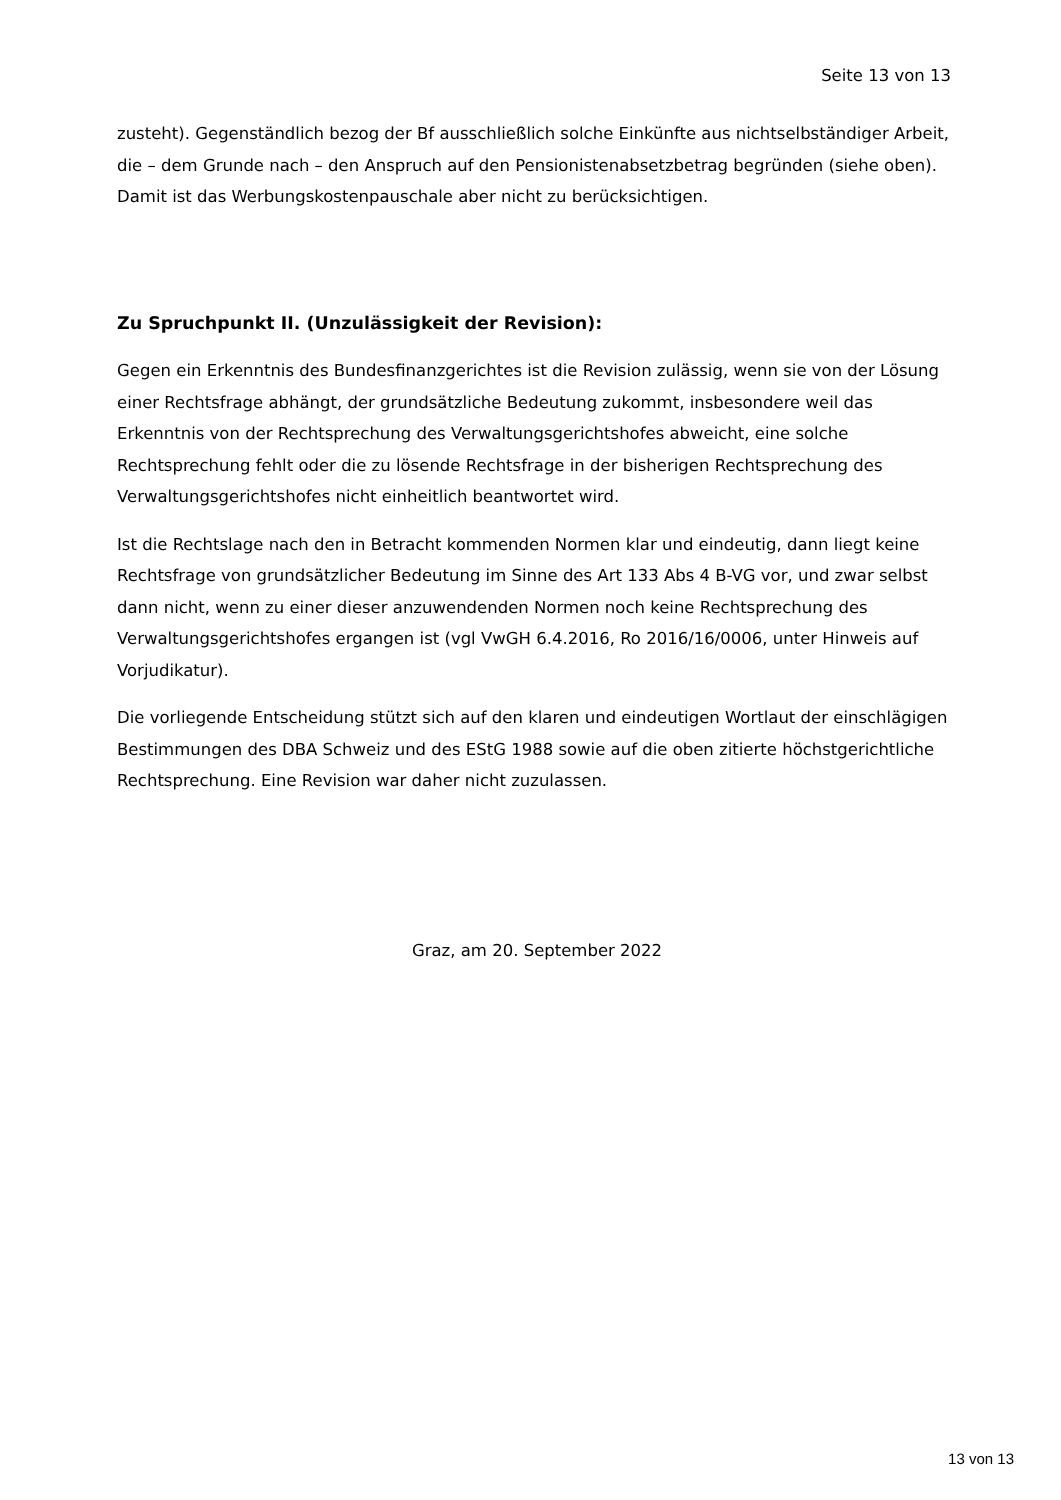Seite 13 von 13
zusteht). Gegenständlich bezog der Bf ausschließlich solche Einkünfte aus nichtselbständiger Arbeit, die – dem Grunde nach – den Anspruch auf den Pensionistenabsetzbetrag begründen (siehe oben). Damit ist das Werbungskostenpauschale aber nicht zu berücksichtigen.
Zu Spruchpunkt II. (Unzulässigkeit der Revision):
Gegen ein Erkenntnis des Bundesfinanzgerichtes ist die Revision zulässig, wenn sie von der Lösung einer Rechtsfrage abhängt, der grundsätzliche Bedeutung zukommt, insbesondere weil das Erkenntnis von der Rechtsprechung des Verwaltungsgerichtshofes abweicht, eine solche Rechtsprechung fehlt oder die zu lösende Rechtsfrage in der bisherigen Rechtsprechung des Verwaltungsgerichtshofes nicht einheitlich beantwortet wird.
Ist die Rechtslage nach den in Betracht kommenden Normen klar und eindeutig, dann liegt keine Rechtsfrage von grundsätzlicher Bedeutung im Sinne des Art 133 Abs 4 B-VG vor, und zwar selbst dann nicht, wenn zu einer dieser anzuwendenden Normen noch keine Rechtsprechung des Verwaltungsgerichtshofes ergangen ist (vgl VwGH 6.4.2016, Ro 2016/16/0006, unter Hinweis auf Vorjudikatur).
Die vorliegende Entscheidung stützt sich auf den klaren und eindeutigen Wortlaut der einschlägigen Bestimmungen des DBA Schweiz und des EStG 1988 sowie auf die oben zitierte höchstgerichtliche Rechtsprechung. Eine Revision war daher nicht zuzulassen.
Graz, am 20. September 2022
13 von 13